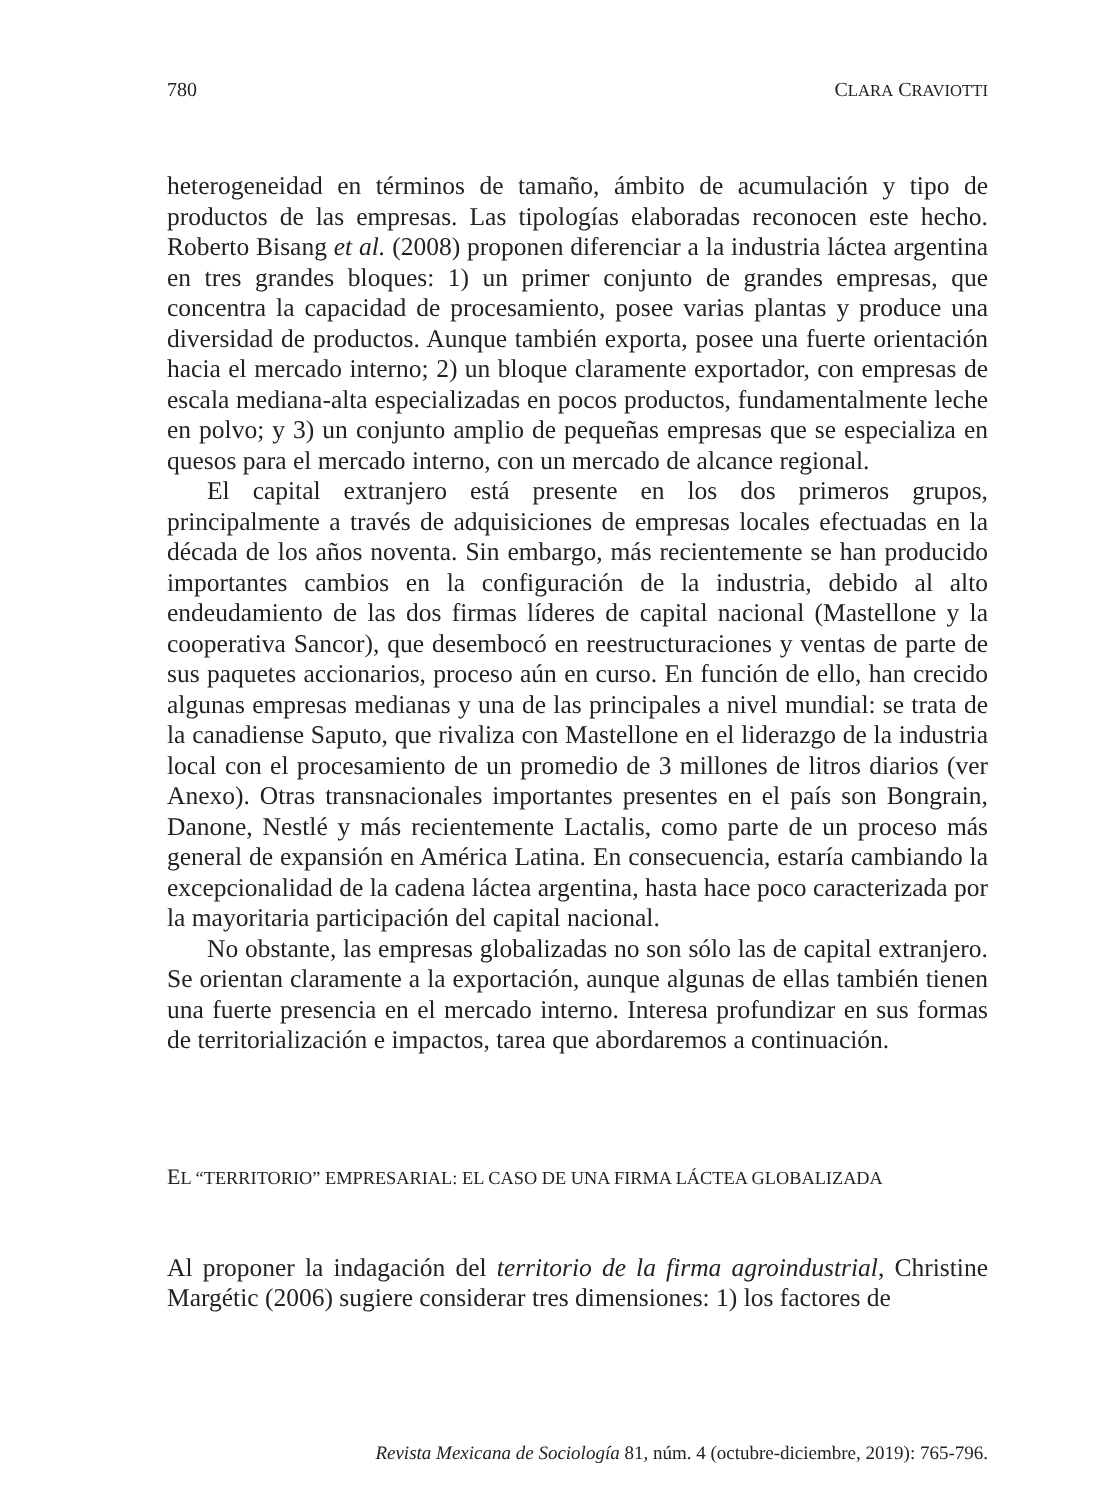780 CLARA CRAVIOTTI
heterogeneidad en términos de tamaño, ámbito de acumulación y tipo de productos de las empresas. Las tipologías elaboradas reconocen este hecho. Roberto Bisang et al. (2008) proponen diferenciar a la industria láctea argentina en tres grandes bloques: 1) un primer conjunto de grandes empresas, que concentra la capacidad de procesamiento, posee varias plantas y produce una diversidad de productos. Aunque también exporta, posee una fuerte orientación hacia el mercado interno; 2) un bloque claramente exportador, con empresas de escala mediana-alta especializadas en pocos productos, fundamentalmente leche en polvo; y 3) un conjunto amplio de pequeñas empresas que se especializa en quesos para el mercado interno, con un mercado de alcance regional.
El capital extranjero está presente en los dos primeros grupos, principalmente a través de adquisiciones de empresas locales efectuadas en la década de los años noventa. Sin embargo, más recientemente se han producido importantes cambios en la configuración de la industria, debido al alto endeudamiento de las dos firmas líderes de capital nacional (Mastellone y la cooperativa Sancor), que desembocó en reestructuraciones y ventas de parte de sus paquetes accionarios, proceso aún en curso. En función de ello, han crecido algunas empresas medianas y una de las principales a nivel mundial: se trata de la canadiense Saputo, que rivaliza con Mastellone en el liderazgo de la industria local con el procesamiento de un promedio de 3 millones de litros diarios (ver Anexo). Otras transnacionales importantes presentes en el país son Bongrain, Danone, Nestlé y más recientemente Lactalis, como parte de un proceso más general de expansión en América Latina. En consecuencia, estaría cambiando la excepcionalidad de la cadena láctea argentina, hasta hace poco caracterizada por la mayoritaria participación del capital nacional.
No obstante, las empresas globalizadas no son sólo las de capital extranjero. Se orientan claramente a la exportación, aunque algunas de ellas también tienen una fuerte presencia en el mercado interno. Interesa profundizar en sus formas de territorialización e impactos, tarea que abordaremos a continuación.
EL “TERRITORIO” EMPRESARIAL: EL CASO DE UNA FIRMA LÁCTEA GLOBALIZADA
Al proponer la indagación del territorio de la firma agroindustrial, Christine Margétic (2006) sugiere considerar tres dimensiones: 1) los factores de
Revista Mexicana de Sociología 81, núm. 4 (octubre-diciembre, 2019): 765-796.